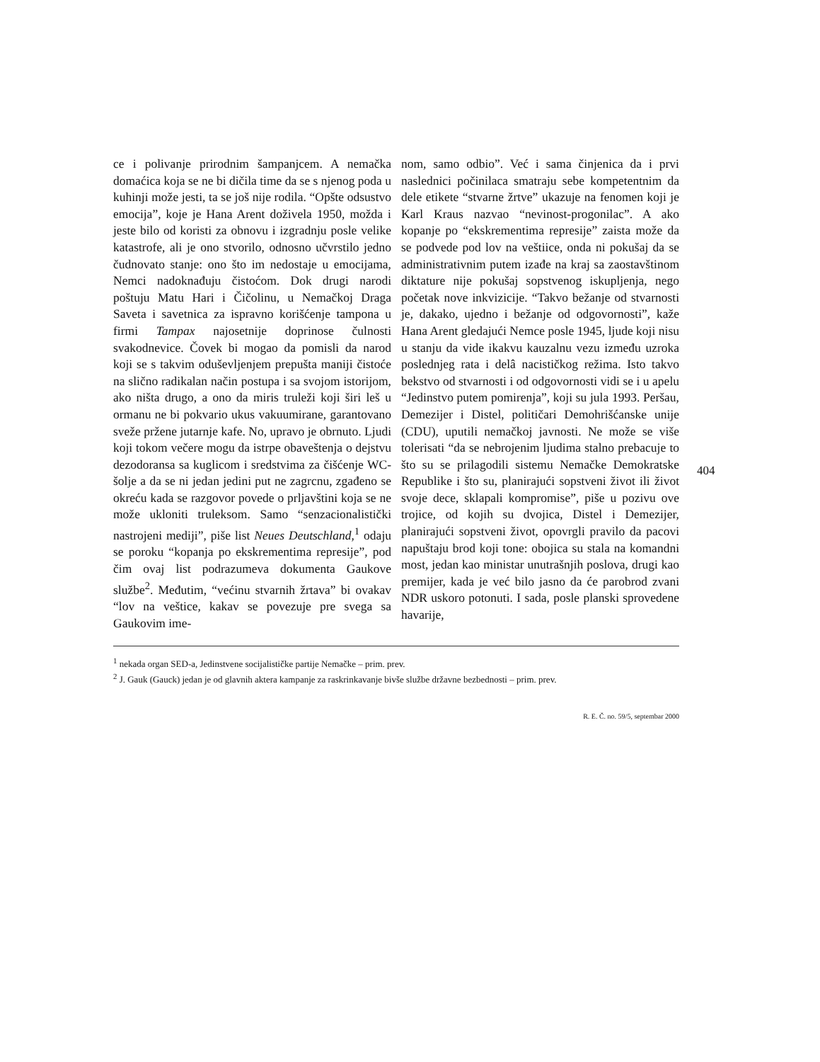ce i polivanje prirodnim šampanjcem. A nemačka domaćica koja se ne bi dičila time da se s njenog poda u kuhinji može jesti, ta se još nije rodila. “Opšte odsustvo emocija”, koje je Hana Arent doživela 1950, možda i jeste bilo od koristi za obnovu i izgradnju posle velike katastrofe, ali je ono stvorilo, odnosno učvrstilo jedno čudnovato stanje: ono što im nedostaje u emocijama, Nemci nadoknađuju čistoćom. Dok drugi narodi poštuju Matu Hari i Čičolinu, u Nemačkoj Draga Saveta i savetnica za ispravno korišćenje tampona u firmi Tampax najosetnije doprinose čulnosti svakodnevice. Čovek bi mogao da pomisli da narod koji se s takvim oduševljenjem prepušta maniji čistoće na slično radikalan način postupa i sa svojom istorijom, ako ništa drugo, a ono da miris truleži koji širi leš u ormanu ne bi pokvario ukus vakuumirane, garantovano sveže pržene jutarnje kafe. No, upravo je obrnuto. Ljudi koji tokom večere mogu da istrpe obaveštenja o dejstvu dezodoransa sa kuglicom i sredstvima za čišćenje WC-šolje a da se ni jedan jedini put ne zagrcnu, zgađeno se okreću kada se razgovor povede o prljavštini koja se ne može ukloniti truleksom. Samo “senzacionalistički nastrojeni mediji”, piše list Neues Deutschland,<sup>1</sup> odaju se poroku “kopanja po ekskrementima represije”, pod čim ovaj list podrazumeva dokumenta Gaukove službe<sup>2</sup>. Međutim, “većinu stvarnih žrtava” bi ovakav “lov na veštice, kakav se povezuje pre svega sa Gaukovim ime-
nom, samo odbio”. Već i sama činjenica da i prvi naslednici počinilaca smatraju sebe kompetentnim da dele etikete “stvarne žrtve” ukazuje na fenomen koji je Karl Kraus nazvao “nevinost-progonilac”. A ako kopanje po “ekskrementima represije” zaista može da se podvede pod lov na veštiice, onda ni pokušaj da se administrativnim putem izađe na kraj sa zaostavštinom diktature nije pokušaj sopstvenog iskupljenja, nego početak nove inkvizicije. “Takvo bežanje od stvarnosti je, dakako, ujedno i bežanje od odgovornosti”, kaže Hana Arent gledajući Nemce posle 1945, ljude koji nisu u stanju da vide ikakvu kauzalnu vezu između uzroka poslednjeg rata i delâ nacističkog režima. Isto takvo bekstvo od stvarnosti i od odgovornosti vidi se i u apelu “Jedinstvo putem pomirenja”, koji su jula 1993. Peršau, Demezijer i Distel, političari Demohrišćanske unije (CDU), uputili nemačkoj javnosti. Ne može se više tolerisati “da se nebrojenim ljudima stalno prebacuje to što su se prilagodili sistemu Nemačke Demokratske Republike i što su, planirajući sopstveni život ili život svoje dece, sklapali kompromise”, piše u pozivu ove trojice, od kojih su dvojica, Distel i Demezijer, planirajući sopstveni život, opovrgli pravilo da pacovi napuštaju brod koji tone: obojica su stala na komandni most, jedan kao ministar unutrašnjih poslova, drugi kao premijer, kada je već bilo jasno da će parobrod zvani NDR uskoro potonuti. I sada, posle planski sprovedene havarije,
<sup>1</sup> nekada organ SED-a, Jedinstvene socijalističke partije Nemačke – prim. prev.
<sup>2</sup> J. Gauk (Gauck) jedan je od glavnih aktera kampanje za raskrinkavanje bivše službe državne bezbednosti – prim. prev.
R. E. Č. no. 59/5, septembar 2000
404